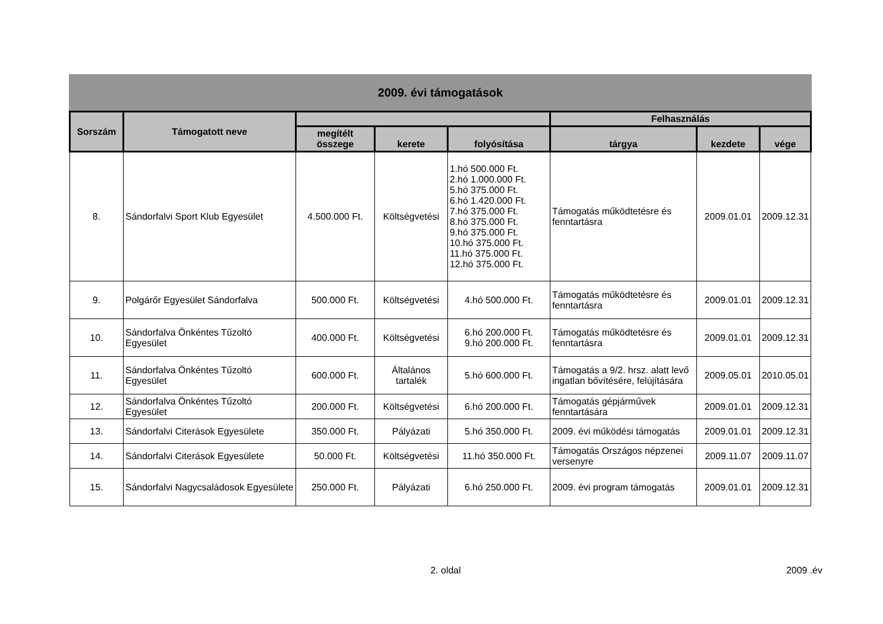2009. évi támogatások
| Sorszám | Támogatott neve | | | | Felhasználás | | |
| --- | --- | --- | --- | --- | --- | --- | --- |
| | | megítélt összege | kerete | folyósítása | tárgya | kezdete | vége |
| 8. | Sándorfalvi Sport Klub Egyesület | 4.500.000 Ft. | Költségvetési | 1.hó 500.000 Ft. 2.hó 1.000.000 Ft. 5.hó 375.000 Ft. 6.hó 1.420.000 Ft. 7.hó 375.000 Ft. 8.hó 375.000 Ft. 9.hó 375.000 Ft. 10.hó 375.000 Ft. 11.hó 375.000 Ft. 12.hó 375.000 Ft. | Támogatás működtetésre és fenntartásra | 2009.01.01 | 2009.12.31 |
| 9. | Polgárőr Egyesület Sándorfalva | 500.000 Ft. | Költségvetési | 4.hó 500.000 Ft. | Támogatás működtetésre és fenntartásra | 2009.01.01 | 2009.12.31 |
| 10. | Sándorfalva Önkéntes Tűzoltó Egyesület | 400.000 Ft. | Költségvetési | 6.hó 200.000 Ft. 9.hó 200.000 Ft. | Támogatás működtetésre és fenntartásra | 2009.01.01 | 2009.12.31 |
| 11. | Sándorfalva Önkéntes Tűzoltó Egyesület | 600.000 Ft. | Általános tartalék | 5.hó 600.000 Ft. | Támogatás a 9/2. hrsz. alatt levő ingatlan bővítésére, felújítására | 2009.05.01 | 2010.05.01 |
| 12. | Sándorfalva Önkéntes Tűzoltó Egyesület | 200.000 Ft. | Költségvetési | 6.hó 200.000 Ft. | Támogatás gépjárművek fenntartására | 2009.01.01 | 2009.12.31 |
| 13. | Sándorfalvi Citerások Egyesülete | 350.000 Ft. | Pályázati | 5.hó 350.000 Ft. | 2009. évi működési támogatás | 2009.01.01 | 2009.12.31 |
| 14. | Sándorfalvi Citerások Egyesülete | 50.000 Ft. | Költségvetési | 11.hó 350.000 Ft. | Támogatás Országos népzenei versenyre | 2009.11.07 | 2009.11.07 |
| 15. | Sándorfalvi Nagycsaládosok Egyesülete | 250.000 Ft. | Pályázati | 6.hó 250.000 Ft. | 2009. évi program támogatás | 2009.01.01 | 2009.12.31 |
2. oldal 2009 .év